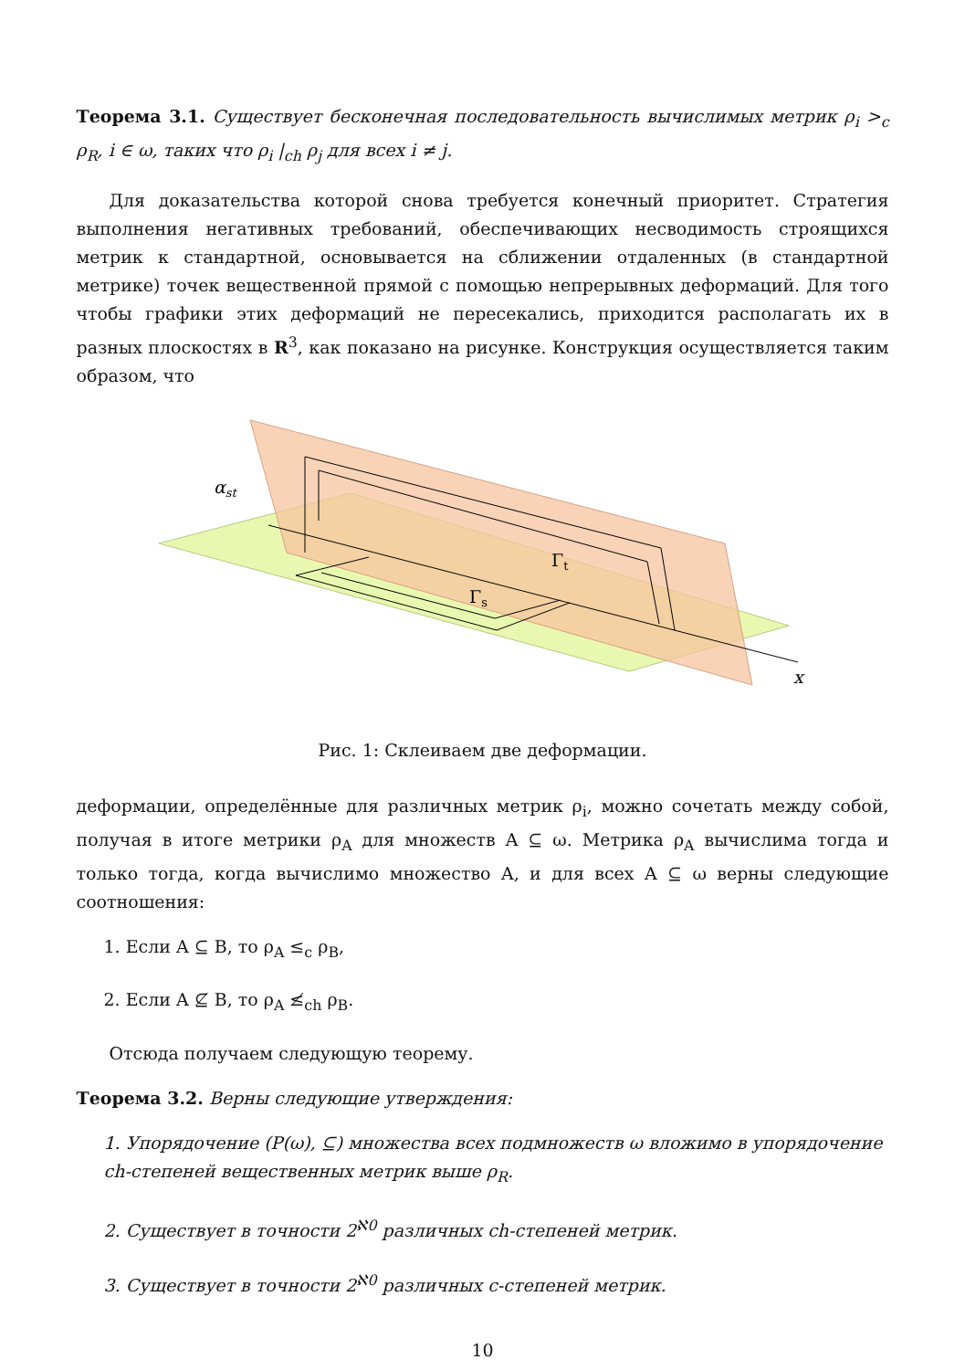Теорема 3.1. Существует бесконечная последовательность вычислимых метрик ρ<sub>i</sub> ><sub>c</sub> ρ<sub>R</sub>, i ∈ ω, таких что ρ<sub>i</sub> |<sub>ch</sub> ρ<sub>j</sub> для всех i ≠ j.
Для доказательства которой снова требуется конечный приоритет. Стратегия выполнения негативных требований, обеспечивающих несводимость строящихся метрик к стандартной, основывается на сближении отдаленных (в стандартной метрике) точек вещественной прямой с помощью непрерывных деформаций. Для того чтобы графики этих деформаций не пересекались, приходится располагать их в разных плоскостях в R<sup>3</sup>, как показано на рисунке. Конструкция осуществляется таким образом, что
αst
Γt
Γs
x
Рис. 1: Склеиваем две деформации.
деформации, определённые для различных метрик ρ<sub>i</sub>, можно сочетать между собой, получая в итоге метрики ρ<sub>A</sub> для множеств A ⊆ ω. Метрика ρ<sub>A</sub> вычислима тогда и только тогда, когда вычислимо множество A, и для всех A ⊆ ω верны следующие соотношения:
1. Если A ⊆ B, то ρ<sub>A</sub> ≤<sub>c</sub> ρ<sub>B</sub>,
2. Если A ⊈ B, то ρ<sub>A</sub> ≰<sub>ch</sub> ρ<sub>B</sub>.
Отсюда получаем следующую теорему.
Теорема 3.2. Верны следующие утверждения:
1. Упорядочение (P(ω), ⊆) множества всех подмножеств ω вложимо в упорядочение ch-степеней вещественных метрик выше ρ<sub>R</sub>.
2. Существует в точности 2<sup>ℵ0</sup> различных ch-степеней метрик.
3. Существует в точности 2<sup>ℵ0</sup> различных c-степеней метрик.
10